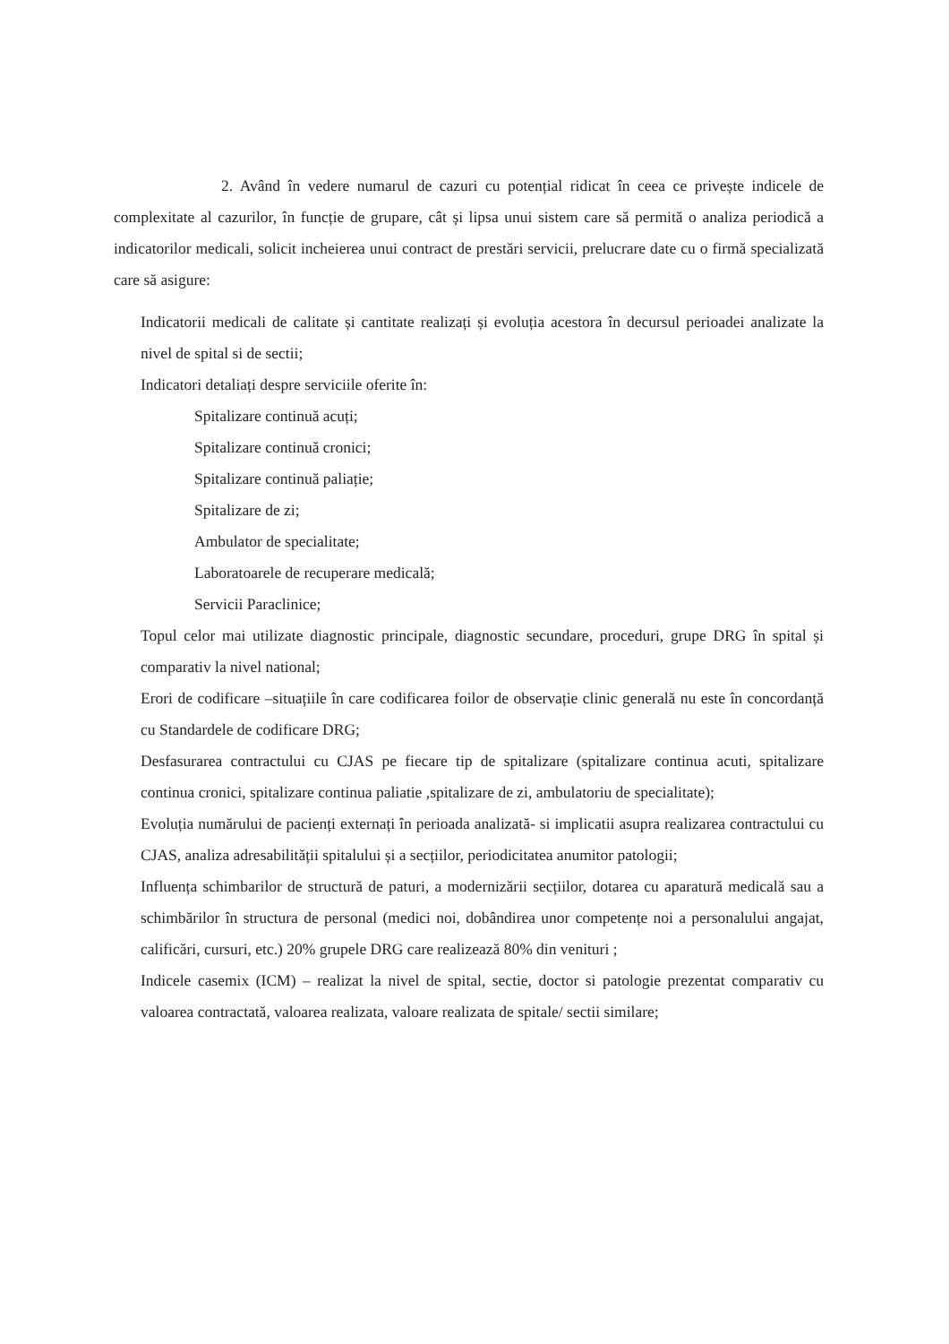2. Având în vedere numarul de cazuri cu potențial ridicat în ceea ce privește indicele de complexitate al cazurilor, în funcție de grupare, cât și lipsa unui sistem care să permită o analiza periodică a indicatorilor medicali, solicit incheierea unui contract de prestări servicii, prelucrare date cu o firmă specializată care să asigure:
Indicatorii medicali de calitate și cantitate realizați și evoluția acestora în decursul perioadei analizate la nivel de spital si de sectii;
Indicatori detaliați despre serviciile oferite în:
Spitalizare continuă acuți;
Spitalizare continuă cronici;
Spitalizare continuă paliație;
Spitalizare de zi;
Ambulator de specialitate;
Laboratoarele de recuperare medicală;
Servicii Paraclinice;
Topul celor mai utilizate diagnostic principale, diagnostic secundare, proceduri, grupe DRG în spital și comparativ la nivel national;
Erori de codificare –situațiile în care codificarea foilor de observație clinic generală nu este în concordanță cu Standardele de codificare DRG;
Desfasurarea contractului cu CJAS pe fiecare tip de spitalizare (spitalizare continua acuti, spitalizare continua cronici, spitalizare continua paliatie ,spitalizare de zi, ambulatoriu de specialitate);
Evoluția numărului de pacienți externați în perioada analizată- si implicatii asupra realizarea contractului cu CJAS, analiza adresabilității spitalului și a secțiilor, periodicitatea anumitor patologii;
Influența schimbarilor de structură de paturi, a modernizării secțiilor, dotarea cu aparatură medicală sau a schimbărilor în structura de personal (medici noi, dobândirea unor competențe noi a personalului angajat, calificări, cursuri, etc.) 20% grupele DRG care realizează 80% din venituri ;
Indicele casemix (ICM) – realizat la nivel de spital, sectie, doctor si patologie prezentat comparativ cu valoarea contractată, valoarea realizata, valoare realizata de spitale/ sectii similare;